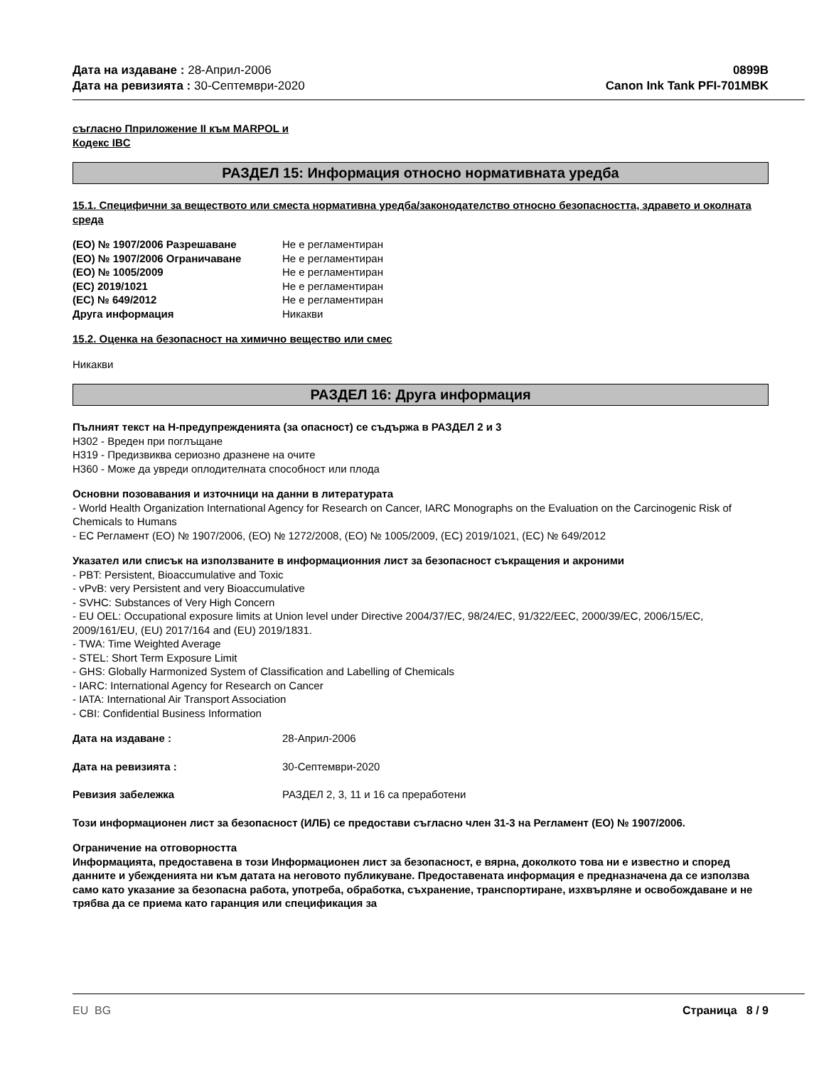Дата на издаване : 28-Април-2006
Дата на ревизията : 30-Септември-2020
0899B
Canon Ink Tank PFI-701MBK
съгласно Пприложение II към MARPOL и
Кодекс IBC
РАЗДЕЛ 15: Информация относно нормативната уредба
15.1. Специфични за веществото или сместа нормативна уредба/законодателство относно безопасността, здравето и околната среда
| (ЕО) № 1907/2006 Разрешаване | Не е регламентиран |
| (ЕО) № 1907/2006 Ограничаване | Не е регламентиран |
| (ЕО) № 1005/2009 | Не е регламентиран |
| (ЕС) 2019/1021 | Не е регламентиран |
| (ЕС) № 649/2012 | Не е регламентиран |
| Друга информация | Никакви |
15.2. Оценка на безопасност на химично вещество или смес
Никакви
РАЗДЕЛ 16: Друга информация
Пълният текст на H-предупрежденията (за опасност) се съдържа в РАЗДЕЛ 2 и 3
H302 - Вреден при поглъщане
H319 - Предизвиква сериозно дразнене на очите
H360 - Може да увреди оплодителната способност или плода
Основни позовавания и източници на данни в литературата
- World Health Organization International Agency for Research on Cancer, IARC Monographs on the Evaluation on the Carcinogenic Risk of Chemicals to Humans
- ЕС Регламент (ЕО) № 1907/2006, (ЕО) № 1272/2008, (ЕО) № 1005/2009, (ЕС) 2019/1021, (ЕС) № 649/2012
Указател или списък на използваните в информационния лист за безопасност съкращения и акроними
- PBT: Persistent, Bioaccumulative and Toxic
- vPvB: very Persistent and very Bioaccumulative
- SVHC: Substances of Very High Concern
- EU OEL: Occupational exposure limits at Union level under Directive 2004/37/EC, 98/24/EC, 91/322/EEC, 2000/39/EC, 2006/15/EC, 2009/161/EU, (EU) 2017/164 and (EU) 2019/1831.
- TWA: Time Weighted Average
- STEL: Short Term Exposure Limit
- GHS: Globally Harmonized System of Classification and Labelling of Chemicals
- IARC: International Agency for Research on Cancer
- IATA: International Air Transport Association
- CBI: Confidential Business Information
| Дата на издаване : | 28-Април-2006 |
| Дата на ревизията : | 30-Септември-2020 |
| Ревизия забележка | РАЗДЕЛ 2, 3, 11 и 16 са преработени |
Този информационен лист за безопасност (ИЛБ) се предостави съгласно член 31-3 на Регламент (ЕО) № 1907/2006.
Ограничение на отговорността
Информацията, предоставена в този Информационен лист за безопасност, е вярна, доколкото това ни е известно и според данните и убежденията ни към датата на неговото публикуване. Предоставената информация е предназначена да се използва само като указание за безопасна работа, употреба, обработка, съхранение, транспортиране, изхвърляне и освобождаване и не трябва да се приема като гаранция или спецификация за
EU BG Страница 8 / 9